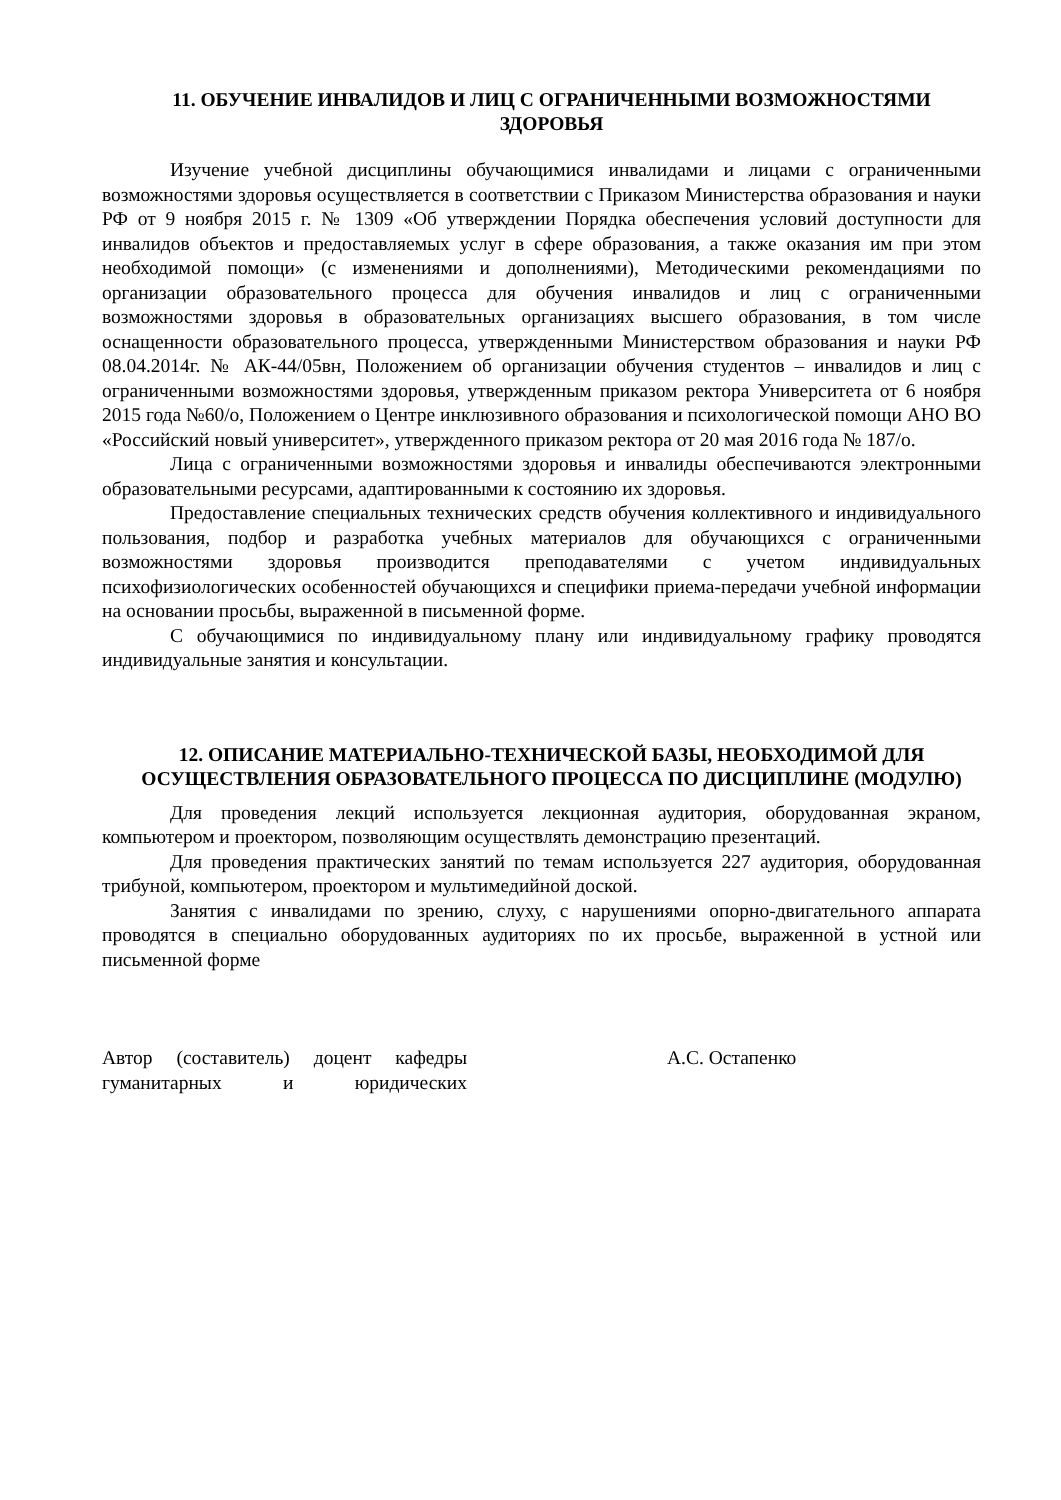11. ОБУЧЕНИЕ ИНВАЛИДОВ И ЛИЦ С ОГРАНИЧЕННЫМИ ВОЗМОЖНОСТЯМИ ЗДОРОВЬЯ
Изучение учебной дисциплины обучающимися инвалидами и лицами с ограниченными возможностями здоровья осуществляется в соответствии с Приказом Министерства образования и науки РФ от 9 ноября 2015 г. № 1309 «Об утверждении Порядка обеспечения условий доступности для инвалидов объектов и предоставляемых услуг в сфере образования, а также оказания им при этом необходимой помощи» (с изменениями и дополнениями), Методическими рекомендациями по организации образовательного процесса для обучения инвалидов и лиц с ограниченными возможностями здоровья в образовательных организациях высшего образования, в том числе оснащенности образовательного процесса, утвержденными Министерством образования и науки РФ 08.04.2014г. № АК-44/05вн, Положением об организации обучения студентов – инвалидов и лиц с ограниченными возможностями здоровья, утвержденным приказом ректора Университета от 6 ноября 2015 года №60/о, Положением о Центре инклюзивного образования и психологической помощи АНО ВО «Российский новый университет», утвержденного приказом ректора от 20 мая 2016 года № 187/о.
Лица с ограниченными возможностями здоровья и инвалиды обеспечиваются электронными образовательными ресурсами, адаптированными к состоянию их здоровья.
Предоставление специальных технических средств обучения коллективного и индивидуального пользования, подбор и разработка учебных материалов для обучающихся с ограниченными возможностями здоровья производится преподавателями с учетом индивидуальных психофизиологических особенностей обучающихся и специфики приема-передачи учебной информации на основании просьбы, выраженной в письменной форме.
С обучающимися по индивидуальному плану или индивидуальному графику проводятся индивидуальные занятия и консультации.
12. ОПИСАНИЕ МАТЕРИАЛЬНО-ТЕХНИЧЕСКОЙ БАЗЫ, НЕОБХОДИМОЙ ДЛЯ ОСУЩЕСТВЛЕНИЯ ОБРАЗОВАТЕЛЬНОГО ПРОЦЕССА ПО ДИСЦИПЛИНЕ (МОДУЛЮ)
Для проведения лекций используется лекционная аудитория, оборудованная экраном, компьютером и проектором, позволяющим осуществлять демонстрацию презентаций.
Для проведения практических занятий по темам используется 227 аудитория, оборудованная трибуной, компьютером, проектором и мультимедийной доской.
Занятия с инвалидами по зрению, слуху, с нарушениями опорно-двигательного аппарата проводятся в специально оборудованных аудиториях по их просьбе, выраженной в устной или письменной форме
Автор (составитель) доцент кафедры гуманитарных и юридических
А.С. Остапенко